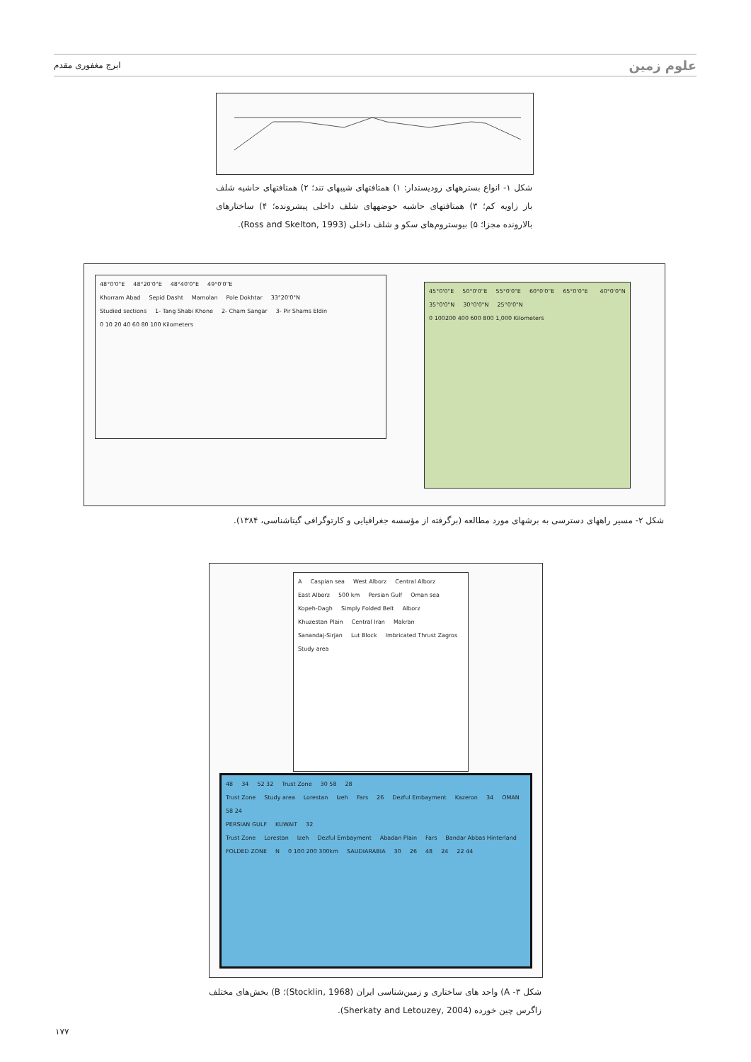علوم زمین ایرج مغفوری مقدم
شکل ۱- انواع بسترههای رودیستدار: ۱) همتافتهای شیبهای تند؛ ۲) همتافتهای حاشیه شلف باز زاویه کم؛ ۳) همتافتهای حاشیه حوضههای شلف داخلی پیشرونده؛ ۴) ساختارهای بالارونده مجزا؛ ۵) بیوستروم‌های سکو و شلف داخلی (Ross and Skelton, 1993).
48°0'0"E 48°20'0"E 48°40'0"E 49°0'0"E
Khorram Abad Sepid Dasht Mamolan Pole Dokhtar 33°20'0"N
Studied sections 1- Tang Shabi Khone 2- Cham Sangar 3- Pir Shams Eldin 0 10 20 40 60 80 100 Kilometers
45°0'0"E 50°0'0"E 55°0'0"E 60°0'0"E 65°0'0"E 40°0'0"N 35°0'0"N 30°0'0"N 25°0'0"N 0 100200 400 600 800 1,000 Kilometers
شکل ۲- مسیر راههای دسترسی به برشهای مورد مطالعه (برگرفته از مؤسسه جغرافیایی و کارتوگرافی گیتاشناسی، ۱۳۸۴).
A Caspian sea West Alborz Central Alborz East Alborz 500 km Persian Gulf Oman sea
Kopeh-Dagh Simply Folded Belt Alborz Khuzestan Plain Central Iran Makran Sanandaj-Sirjan Lut Block Imbricated Thrust Zagros Study area
48 34 52 32 Trust Zone 30 58 28
Trust Zone Study area Lorestan Izeh Fars 26 Dezful Embayment Kazeron 34 OMAN 58 24
PERSIAN GULF KUWAIT 32
Trust Zone Lorestan Izeh Dezful Embayment Abadan Plain Fars Bandar Abbas Hinterland FOLDED ZONE N 0 100 200 300km SAUDIARABIA 30 26 48 24 22 44
شکل ۳- A) واحد های ساختاری و زمین‌شناسی ایران (Stocklin, 1968)؛ B) بخش‌های مختلف زاگرس چین خورده (Sherkaty and Letouzey, 2004).
۱۷۷